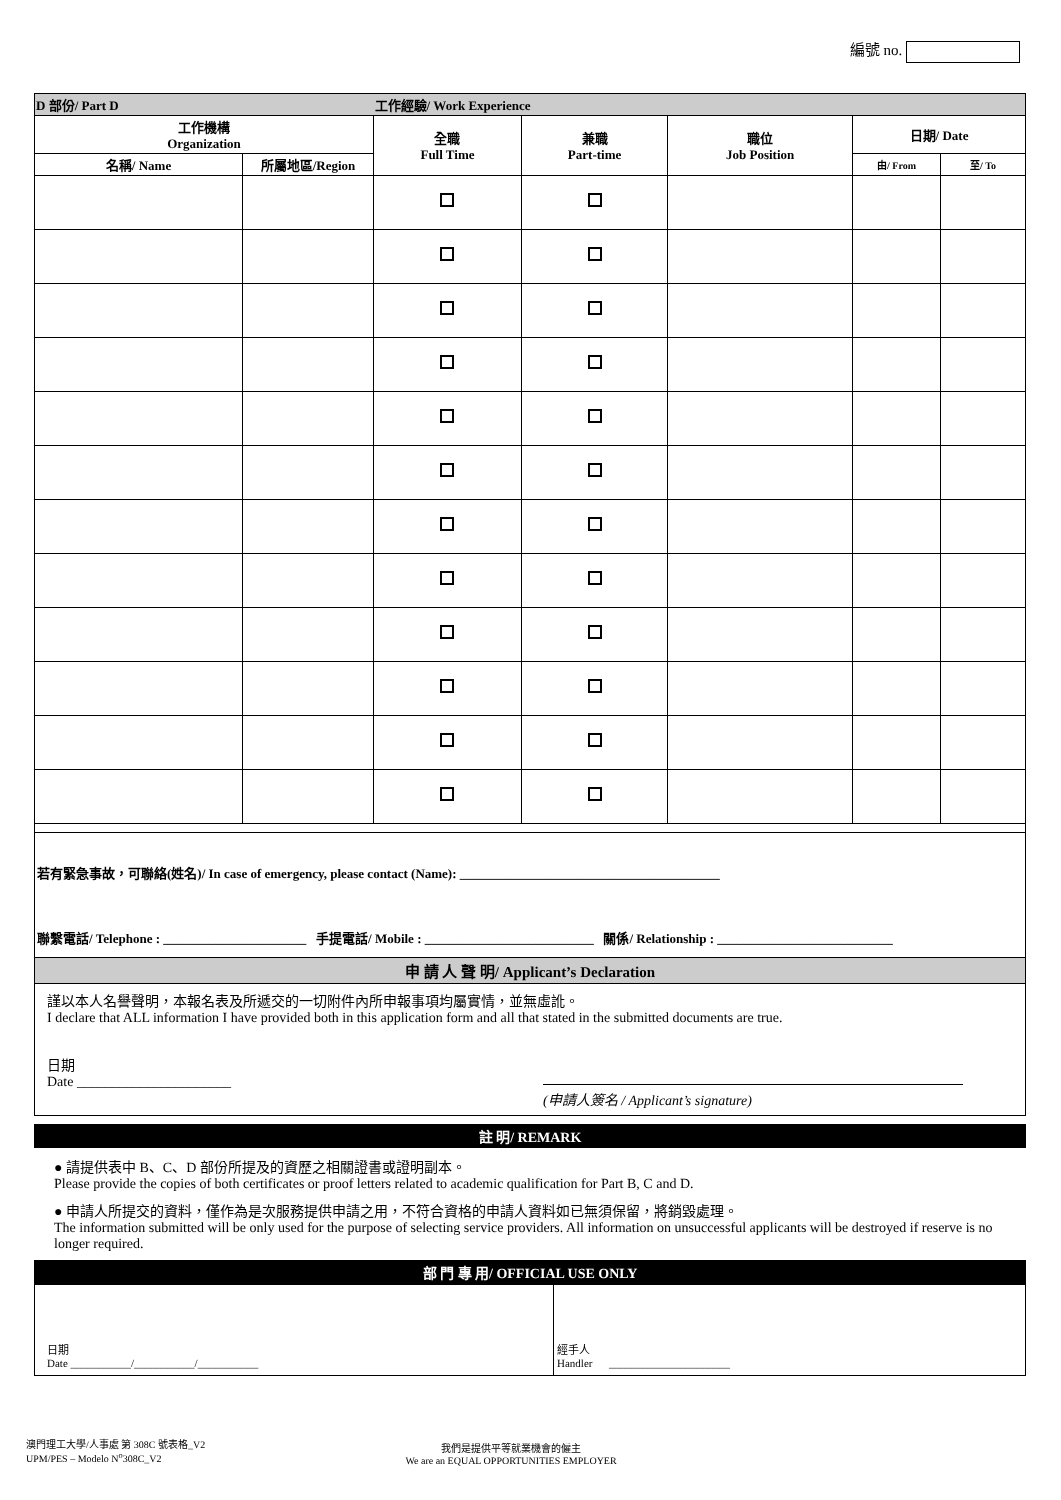編號 no.
| D 部份/ Part D | | 工作經驗/ Work Experience | | | | |
| 工作機構 Organization | | 全職 Full Time | 兼職 Part-time | 職位 Job Position | 日期/ Date | |
| 名稱/ Name | 所屬地區/Region | | | | 由/ From | 至/ To |
若有緊急事故，可聯絡(姓名)/ In case of emergency, please contact (Name): ________________________________________
聯繫電話/ Telephone : ______________________ 手提電話/ Mobile : __________________________ 關係/ Relationship : ___________________________
申 請 人 聲 明/ Applicant’s Declaration
謹以本人名譽聲明，本報名表及所遞交的一切附件內所申報事項均屬實情，並無虛訛。
I declare that ALL information I have provided both in this application form and all that stated in the submitted documents are true.
日期
Date ______________________ (申請人簽名 / Applicant’s signature)
註 明/ REMARK
● 請提供表中 B、C、D 部份所提及的資歷之相關證書或證明副本。
Please provide the copies of both certificates or proof letters related to academic qualification for Part B, C and D.
● 申請人所提交的資料，僅作為是次服務提供申請之用，不符合資格的申請人資料如已無須保留，將銷毀處理。
The information submitted will be only used for the purpose of selecting service providers. All information on unsuccessful applicants will be destroyed if reserve is no longer required.
部 門 專 用/ OFFICIAL USE ONLY
| 日期 Date ___________/___________/___________ | 經手人 Handler ______________________ |
澳門理工大學/人事處 第 308C 號表格_V2
UPM/PES – Modelo N<sup>o</sup>308C_V2
我們是提供平等就業機會的僱主
We are an EQUAL OPPORTUNITIES EMPLOYER